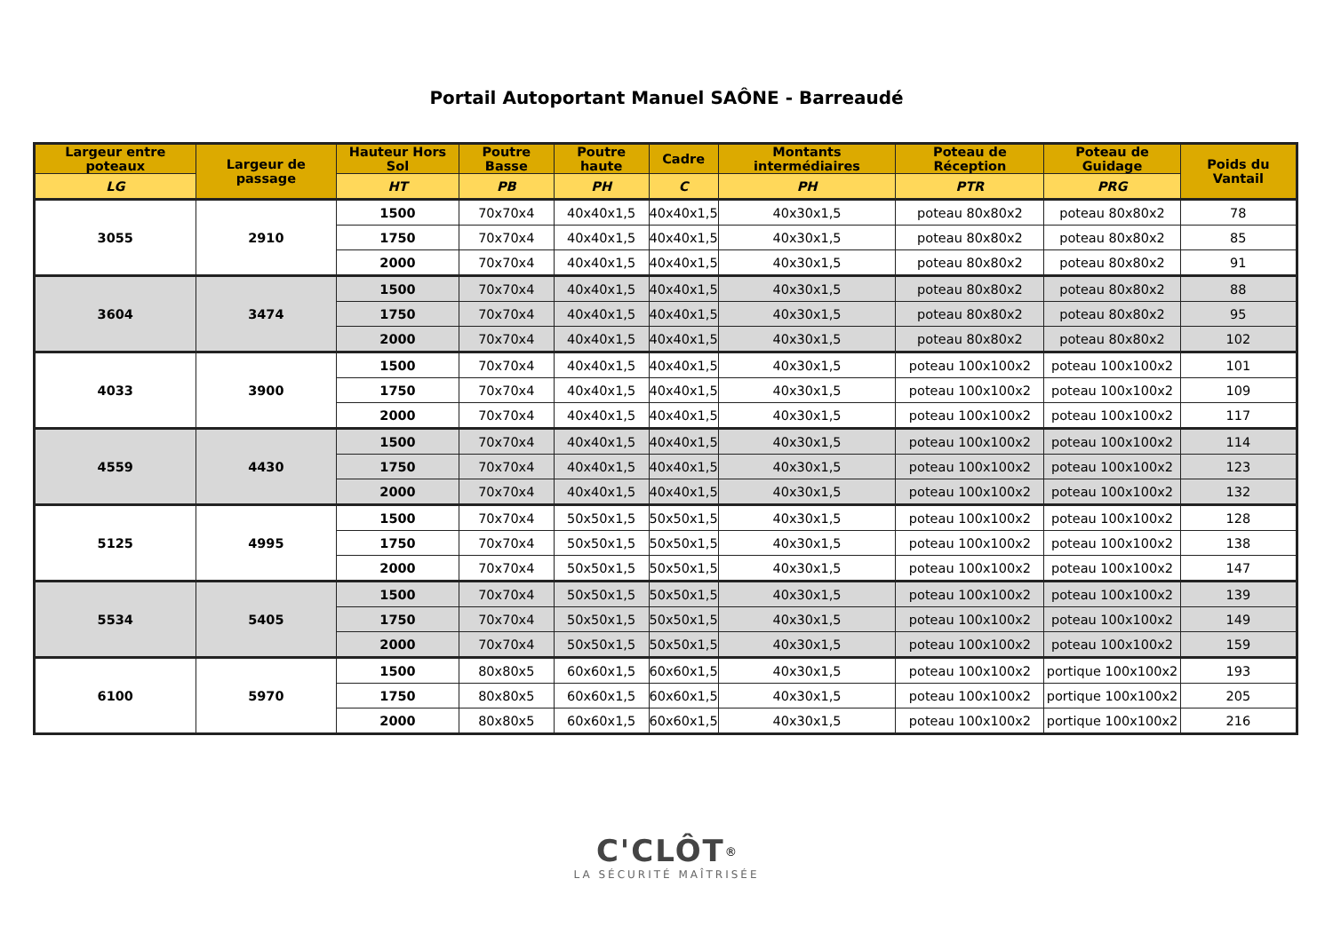Portail Autoportant Manuel SAÔNE - Barreaudé
| Largeur entre poteaux | Largeur de passage | Hauteur Hors Sol | Poutre Basse | Poutre haute | Cadre | Montants intermédiaires | Poteau de Réception | Poteau de Guidage | Poids du Vantail |
| --- | --- | --- | --- | --- | --- | --- | --- | --- | --- |
| LG | | HT | PB | PH | C | PH | PTR | PRG | |
| 3055 | 2910 | 1500 | 70x70x4 | 40x40x1,5 | 40x40x1,5 | 40x30x1,5 | poteau 80x80x2 | poteau 80x80x2 | 78 |
| | | 1750 | 70x70x4 | 40x40x1,5 | 40x40x1,5 | 40x30x1,5 | poteau 80x80x2 | poteau 80x80x2 | 85 |
| | | 2000 | 70x70x4 | 40x40x1,5 | 40x40x1,5 | 40x30x1,5 | poteau 80x80x2 | poteau 80x80x2 | 91 |
| 3604 | 3474 | 1500 | 70x70x4 | 40x40x1,5 | 40x40x1,5 | 40x30x1,5 | poteau 80x80x2 | poteau 80x80x2 | 88 |
| | | 1750 | 70x70x4 | 40x40x1,5 | 40x40x1,5 | 40x30x1,5 | poteau 80x80x2 | poteau 80x80x2 | 95 |
| | | 2000 | 70x70x4 | 40x40x1,5 | 40x40x1,5 | 40x30x1,5 | poteau 80x80x2 | poteau 80x80x2 | 102 |
| 4033 | 3900 | 1500 | 70x70x4 | 40x40x1,5 | 40x40x1,5 | 40x30x1,5 | poteau 100x100x2 | poteau 100x100x2 | 101 |
| | | 1750 | 70x70x4 | 40x40x1,5 | 40x40x1,5 | 40x30x1,5 | poteau 100x100x2 | poteau 100x100x2 | 109 |
| | | 2000 | 70x70x4 | 40x40x1,5 | 40x40x1,5 | 40x30x1,5 | poteau 100x100x2 | poteau 100x100x2 | 117 |
| 4559 | 4430 | 1500 | 70x70x4 | 40x40x1,5 | 40x40x1,5 | 40x30x1,5 | poteau 100x100x2 | poteau 100x100x2 | 114 |
| | | 1750 | 70x70x4 | 40x40x1,5 | 40x40x1,5 | 40x30x1,5 | poteau 100x100x2 | poteau 100x100x2 | 123 |
| | | 2000 | 70x70x4 | 40x40x1,5 | 40x40x1,5 | 40x30x1,5 | poteau 100x100x2 | poteau 100x100x2 | 132 |
| 5125 | 4995 | 1500 | 70x70x4 | 50x50x1,5 | 50x50x1,5 | 40x30x1,5 | poteau 100x100x2 | poteau 100x100x2 | 128 |
| | | 1750 | 70x70x4 | 50x50x1,5 | 50x50x1,5 | 40x30x1,5 | poteau 100x100x2 | poteau 100x100x2 | 138 |
| | | 2000 | 70x70x4 | 50x50x1,5 | 50x50x1,5 | 40x30x1,5 | poteau 100x100x2 | poteau 100x100x2 | 147 |
| 5534 | 5405 | 1500 | 70x70x4 | 50x50x1,5 | 50x50x1,5 | 40x30x1,5 | poteau 100x100x2 | poteau 100x100x2 | 139 |
| | | 1750 | 70x70x4 | 50x50x1,5 | 50x50x1,5 | 40x30x1,5 | poteau 100x100x2 | poteau 100x100x2 | 149 |
| | | 2000 | 70x70x4 | 50x50x1,5 | 50x50x1,5 | 40x30x1,5 | poteau 100x100x2 | poteau 100x100x2 | 159 |
| 6100 | 5970 | 1500 | 80x80x5 | 60x60x1,5 | 60x60x1,5 | 40x30x1,5 | poteau 100x100x2 | portique 100x100x2 | 193 |
| | | 1750 | 80x80x5 | 60x60x1,5 | 60x60x1,5 | 40x30x1,5 | poteau 100x100x2 | portique 100x100x2 | 205 |
| | | 2000 | 80x80x5 | 60x60x1,5 | 60x60x1,5 | 40x30x1,5 | poteau 100x100x2 | portique 100x100x2 | 216 |
C'CLÔT<sup>®</sup>
LA SÉCURITÉ MAÎTRISÉE